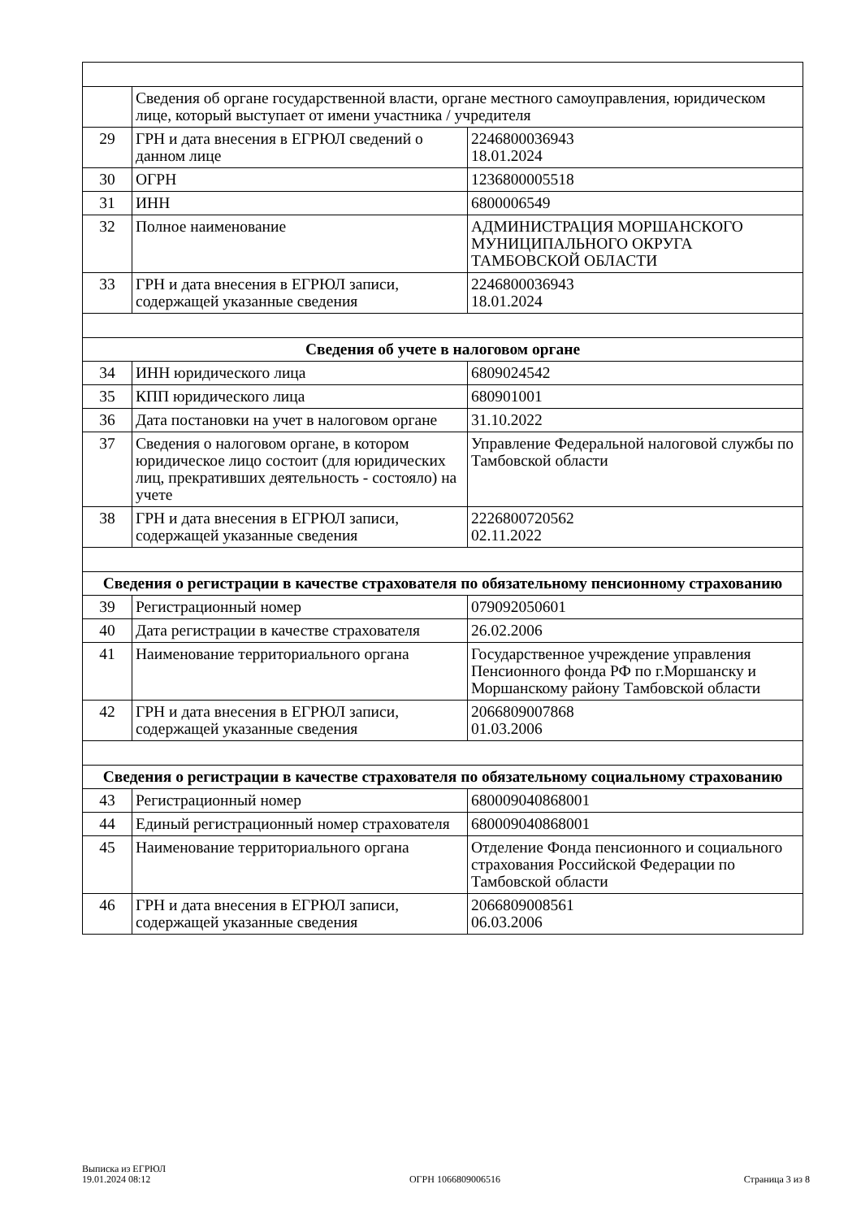| | Сведения об органе государственной власти, органе местного самоуправления, юридическом лице, который выступает от имени участника / учредителя | |
| 29 | ГРН и дата внесения в ЕГРЮЛ сведений о данном лице | 2246800036943 18.01.2024 |
| 30 | ОГРН | 1236800005518 |
| 31 | ИНН | 6800006549 |
| 32 | Полное наименование | АДМИНИСТРАЦИЯ МОРШАНСКОГО МУНИЦИПАЛЬНОГО ОКРУГА ТАМБОВСКОЙ ОБЛАСТИ |
| 33 | ГРН и дата внесения в ЕГРЮЛ записи, содержащей указанные сведения | 2246800036943 18.01.2024 |
| Сведения об учете в налоговом органе | | |
| 34 | ИНН юридического лица | 6809024542 |
| 35 | КПП юридического лица | 680901001 |
| 36 | Дата постановки на учет в налоговом органе | 31.10.2022 |
| 37 | Сведения о налоговом органе, в котором юридическое лицо состоит (для юридических лиц, прекративших деятельность - состояло) на учете | Управление Федеральной налоговой службы по Тамбовской области |
| 38 | ГРН и дата внесения в ЕГРЮЛ записи, содержащей указанные сведения | 2226800720562 02.11.2022 |
| Сведения о регистрации в качестве страхователя по обязательному пенсионному страхованию | | |
| 39 | Регистрационный номер | 079092050601 |
| 40 | Дата регистрации в качестве страхователя | 26.02.2006 |
| 41 | Наименование территориального органа | Государственное учреждение управления Пенсионного фонда РФ по г.Моршанску и Моршанскому району Тамбовской области |
| 42 | ГРН и дата внесения в ЕГРЮЛ записи, содержащей указанные сведения | 2066809007868 01.03.2006 |
| Сведения о регистрации в качестве страхователя по обязательному социальному страхованию | | |
| 43 | Регистрационный номер | 680009040868001 |
| 44 | Единый регистрационный номер страхователя | 680009040868001 |
| 45 | Наименование территориального органа | Отделение Фонда пенсионного и социального страхования Российской Федерации по Тамбовской области |
| 46 | ГРН и дата внесения в ЕГРЮЛ записи, содержащей указанные сведения | 2066809008561 06.03.2006 |
Выписка из ЕГРЮЛ
19.01.2024 08:12
ОГРН 1066809006516
Страница 3 из 8